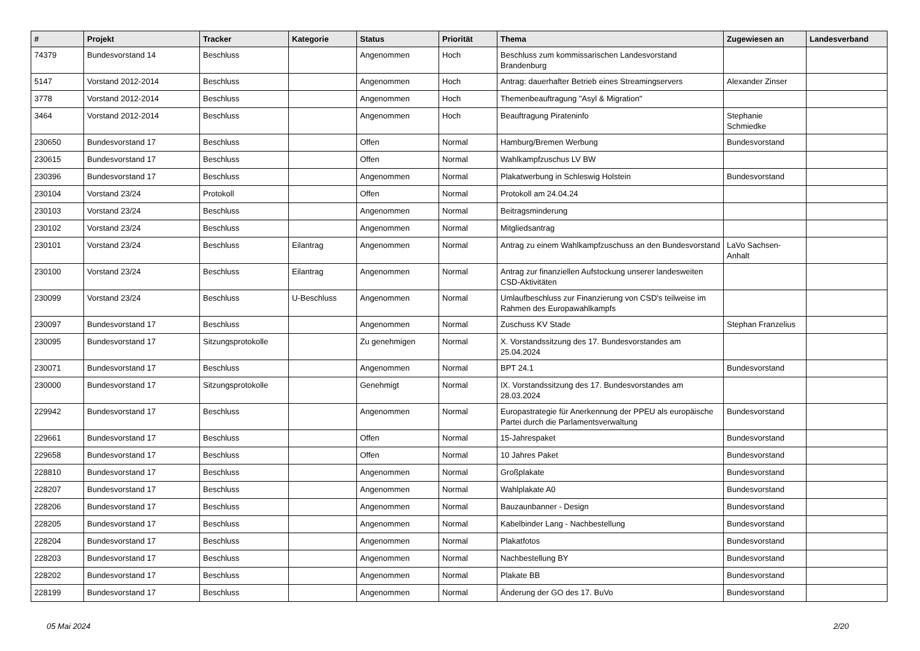| # | Projekt | Tracker | Kategorie | Status | Priorität | Thema | Zugewiesen an | Landesverband |
| --- | --- | --- | --- | --- | --- | --- | --- | --- |
| 74379 | Bundesvorstand 14 | Beschluss | | Angenommen | Hoch | Beschluss zum kommissarischen Landesvorstand Brandenburg | | |
| 5147 | Vorstand 2012-2014 | Beschluss | | Angenommen | Hoch | Antrag: dauerhafter Betrieb eines Streamingservers | Alexander Zinser | |
| 3778 | Vorstand 2012-2014 | Beschluss | | Angenommen | Hoch | Themenbeauftragung "Asyl & Migration" | | |
| 3464 | Vorstand 2012-2014 | Beschluss | | Angenommen | Hoch | Beauftragung Pirateninfo | Stephanie Schmiedke | |
| 230650 | Bundesvorstand 17 | Beschluss | | Offen | Normal | Hamburg/Bremen Werbung | Bundesvorstand | |
| 230615 | Bundesvorstand 17 | Beschluss | | Offen | Normal | Wahlkampfzuschus LV BW | | |
| 230396 | Bundesvorstand 17 | Beschluss | | Angenommen | Normal | Plakatwerbung in Schleswig Holstein | Bundesvorstand | |
| 230104 | Vorstand 23/24 | Protokoll | | Offen | Normal | Protokoll am 24.04.24 | | |
| 230103 | Vorstand 23/24 | Beschluss | | Angenommen | Normal | Beitragsminderung | | |
| 230102 | Vorstand 23/24 | Beschluss | | Angenommen | Normal | Mitgliedsantrag | | |
| 230101 | Vorstand 23/24 | Beschluss | Eilantrag | Angenommen | Normal | Antrag zu einem Wahlkampfzuschuss an den Bundesvorstand | LaVo Sachsen-Anhalt | |
| 230100 | Vorstand 23/24 | Beschluss | Eilantrag | Angenommen | Normal | Antrag zur finanziellen Aufstockung unserer landesweiten CSD-Aktivitäten | | |
| 230099 | Vorstand 23/24 | Beschluss | U-Beschluss | Angenommen | Normal | Umlaufbeschluss zur Finanzierung von CSD's teilweise im Rahmen des Europawahlkampfs | | |
| 230097 | Bundesvorstand 17 | Beschluss | | Angenommen | Normal | Zuschuss KV Stade | Stephan Franzelius | |
| 230095 | Bundesvorstand 17 | Sitzungsprotokolle | | Zu genehmigen | Normal | X. Vorstandssitzung des 17. Bundesvorstandes am 25.04.2024 | | |
| 230071 | Bundesvorstand 17 | Beschluss | | Angenommen | Normal | BPT 24.1 | Bundesvorstand | |
| 230000 | Bundesvorstand 17 | Sitzungsprotokolle | | Genehmigt | Normal | IX. Vorstandssitzung des 17. Bundesvorstandes am 28.03.2024 | | |
| 229942 | Bundesvorstand 17 | Beschluss | | Angenommen | Normal | Europastrategie für Anerkennung der PPEU als europäische Partei durch die Parlamentsverwaltung | Bundesvorstand | |
| 229661 | Bundesvorstand 17 | Beschluss | | Offen | Normal | 15-Jahrespaket | Bundesvorstand | |
| 229658 | Bundesvorstand 17 | Beschluss | | Offen | Normal | 10 Jahres Paket | Bundesvorstand | |
| 228810 | Bundesvorstand 17 | Beschluss | | Angenommen | Normal | Großplakate | Bundesvorstand | |
| 228207 | Bundesvorstand 17 | Beschluss | | Angenommen | Normal | Wahlplakate A0 | Bundesvorstand | |
| 228206 | Bundesvorstand 17 | Beschluss | | Angenommen | Normal | Bauzaunbanner - Design | Bundesvorstand | |
| 228205 | Bundesvorstand 17 | Beschluss | | Angenommen | Normal | Kabelbinder Lang - Nachbestellung | Bundesvorstand | |
| 228204 | Bundesvorstand 17 | Beschluss | | Angenommen | Normal | Plakatfotos | Bundesvorstand | |
| 228203 | Bundesvorstand 17 | Beschluss | | Angenommen | Normal | Nachbestellung BY | Bundesvorstand | |
| 228202 | Bundesvorstand 17 | Beschluss | | Angenommen | Normal | Plakate BB | Bundesvorstand | |
| 228199 | Bundesvorstand 17 | Beschluss | | Angenommen | Normal | Änderung der GO des 17. BuVo | Bundesvorstand | |
05 Mai 2024 2/20